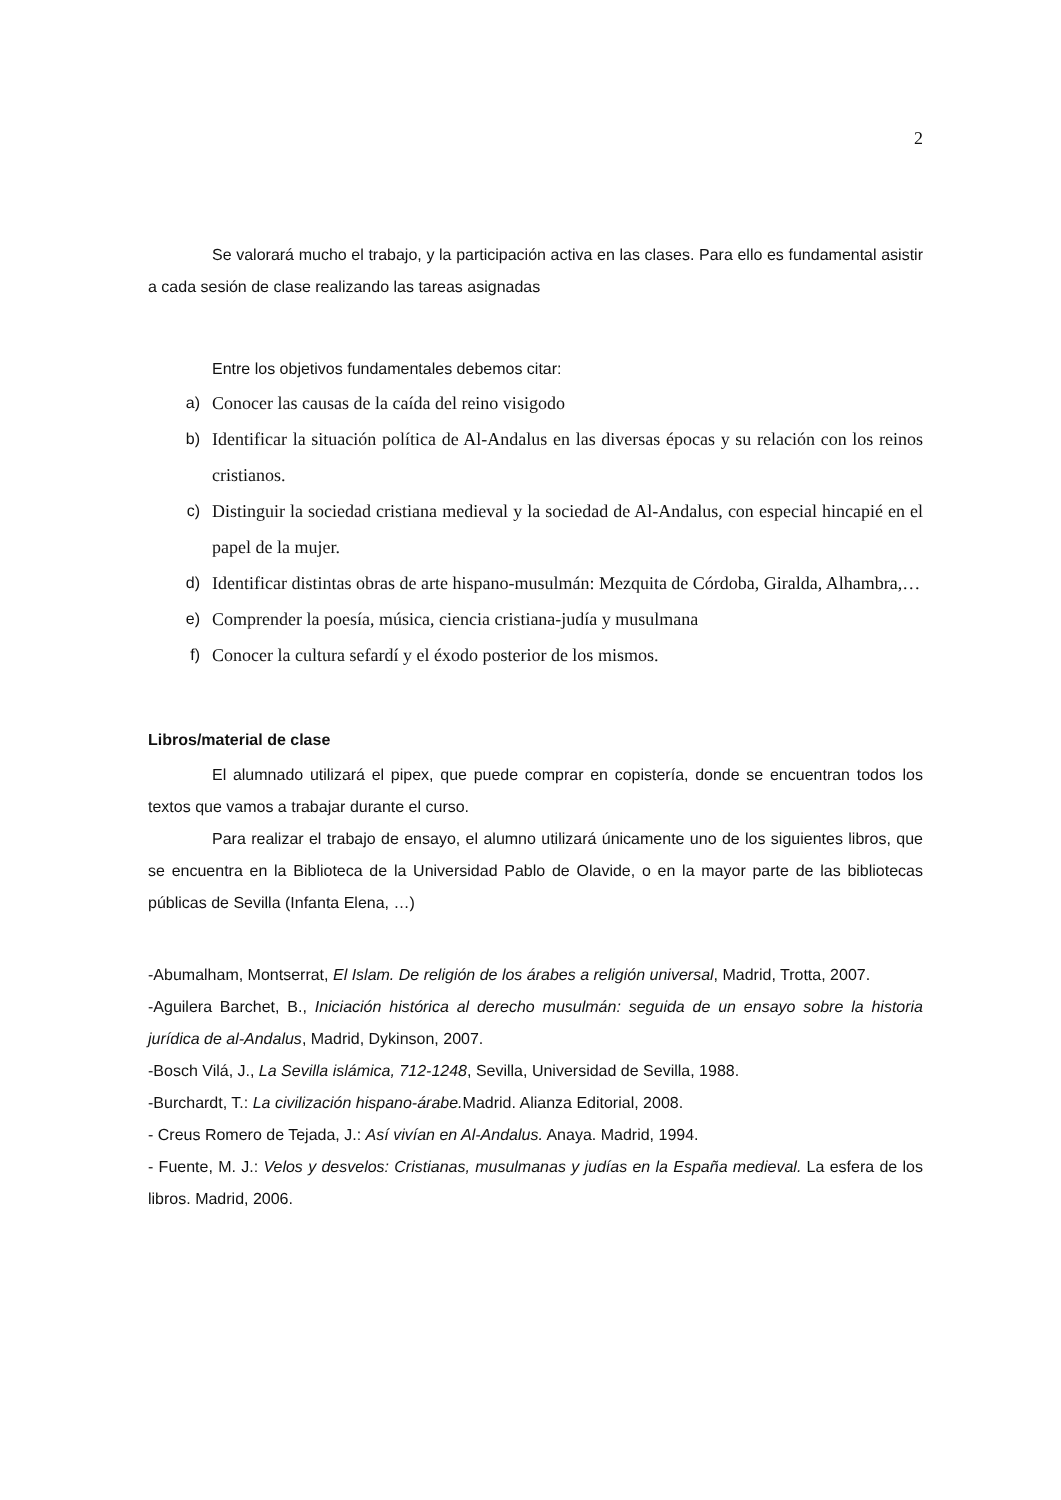2
Se valorará mucho el trabajo, y la participación activa en las clases. Para ello es fundamental asistir a cada sesión de clase realizando las tareas asignadas
Entre los objetivos fundamentales debemos citar:
a) Conocer las causas de la caída del reino visigodo
b) Identificar la situación política de Al-Andalus en las diversas épocas y su relación con los reinos cristianos.
c) Distinguir la sociedad cristiana medieval y la sociedad de Al-Andalus, con especial hincapié en el papel de la mujer.
d) Identificar distintas obras de arte hispano-musulmán: Mezquita de Córdoba, Giralda, Alhambra,…
e) Comprender la poesía, música, ciencia cristiana-judía y musulmana
f) Conocer la cultura sefardí y el éxodo posterior de los mismos.
Libros/material de clase
El alumnado utilizará el pipex, que puede comprar en copistería, donde se encuentran todos los textos que vamos a trabajar durante el curso.
Para realizar el trabajo de ensayo, el alumno utilizará únicamente uno de los siguientes libros, que se encuentra en la Biblioteca de la Universidad Pablo de Olavide, o en la mayor parte de las bibliotecas públicas de Sevilla (Infanta Elena, …)
-Abumalham, Montserrat, El Islam. De religión de los árabes a religión universal, Madrid, Trotta, 2007.
-Aguilera Barchet, B., Iniciación histórica al derecho musulmán: seguida de un ensayo sobre la historia jurídica de al-Andalus, Madrid, Dykinson, 2007.
-Bosch Vilá, J., La Sevilla islámica, 712-1248, Sevilla, Universidad de Sevilla, 1988.
-Burchardt, T.: La civilización hispano-árabe. Madrid. Alianza Editorial, 2008.
- Creus Romero de Tejada, J.: Así vivían en Al-Andalus. Anaya. Madrid, 1994.
- Fuente, M. J.: Velos y desvelos: Cristianas, musulmanas y judías en la España medieval. La esfera de los libros. Madrid, 2006.